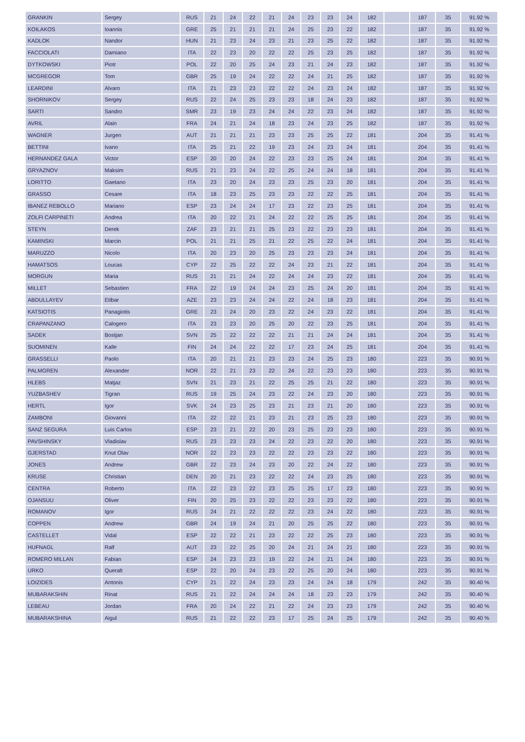| GRANKIN | Sergey | RUS | 21 | 24 | 22 | 21 | 24 | 23 | 23 | 24 | 182 | | 187 | 35 | 91.92 % |
| KOILAKOS | Ioannis | GRE | 25 | 21 | 21 | 21 | 24 | 25 | 23 | 22 | 182 | | 187 | 35 | 91.92 % |
| KADLOK | Nandor | HUN | 21 | 23 | 24 | 23 | 21 | 23 | 25 | 22 | 182 | | 187 | 35 | 91.92 % |
| FACCIOLATI | Damiano | ITA | 22 | 23 | 20 | 22 | 22 | 25 | 23 | 25 | 182 | | 187 | 35 | 91.92 % |
| DYTKOWSKI | Piotr | POL | 22 | 20 | 25 | 24 | 23 | 21 | 24 | 23 | 182 | | 187 | 35 | 91.92 % |
| MCGREGOR | Tom | GBR | 25 | 19 | 24 | 22 | 22 | 24 | 21 | 25 | 182 | | 187 | 35 | 91.92 % |
| LEARDINI | Alvaro | ITA | 21 | 23 | 23 | 22 | 22 | 24 | 23 | 24 | 182 | | 187 | 35 | 91.92 % |
| SHORNIKOV | Sergey | RUS | 22 | 24 | 25 | 23 | 23 | 18 | 24 | 23 | 182 | | 187 | 35 | 91.92 % |
| SARTI | Sandro | SMR | 23 | 19 | 23 | 24 | 24 | 22 | 23 | 24 | 182 | | 187 | 35 | 91.92 % |
| AVRIL | Alain | FRA | 24 | 21 | 24 | 18 | 23 | 24 | 23 | 25 | 182 | | 187 | 35 | 91.92 % |
| WAGNER | Jurgen | AUT | 21 | 21 | 21 | 23 | 23 | 25 | 25 | 22 | 181 | | 204 | 35 | 91.41 % |
| BETTINI | Ivano | ITA | 25 | 21 | 22 | 19 | 23 | 24 | 23 | 24 | 181 | | 204 | 35 | 91.41 % |
| HERNANDEZ GALA | Victor | ESP | 20 | 20 | 24 | 22 | 23 | 23 | 25 | 24 | 181 | | 204 | 35 | 91.41 % |
| GRYAZNOV | Maksim | RUS | 21 | 23 | 24 | 22 | 25 | 24 | 24 | 18 | 181 | | 204 | 35 | 91.41 % |
| LORITTO | Gaetano | ITA | 23 | 20 | 24 | 23 | 23 | 25 | 23 | 20 | 181 | | 204 | 35 | 91.41 % |
| GRASSO | Cesare | ITA | 18 | 23 | 25 | 23 | 23 | 22 | 22 | 25 | 181 | | 204 | 35 | 91.41 % |
| IBANEZ REBOLLO | Mariano | ESP | 23 | 24 | 24 | 17 | 23 | 22 | 23 | 25 | 181 | | 204 | 35 | 91.41 % |
| ZOLFI CARPINETI | Andrea | ITA | 20 | 22 | 21 | 24 | 22 | 22 | 25 | 25 | 181 | | 204 | 35 | 91.41 % |
| STEYN | Derek | ZAF | 23 | 21 | 21 | 25 | 23 | 22 | 23 | 23 | 181 | | 204 | 35 | 91.41 % |
| KAMINSKI | Marcin | POL | 21 | 21 | 25 | 21 | 22 | 25 | 22 | 24 | 181 | | 204 | 35 | 91.41 % |
| MARUZZO | Nicolo | ITA | 20 | 23 | 20 | 25 | 23 | 23 | 23 | 24 | 181 | | 204 | 35 | 91.41 % |
| HAMATSOS | Loucas | CYP | 22 | 25 | 22 | 22 | 24 | 23 | 21 | 22 | 181 | | 204 | 35 | 91.41 % |
| MORGUN | Maria | RUS | 21 | 21 | 24 | 22 | 24 | 24 | 23 | 22 | 181 | | 204 | 35 | 91.41 % |
| MILLET | Sebastien | FRA | 22 | 19 | 24 | 24 | 23 | 25 | 24 | 20 | 181 | | 204 | 35 | 91.41 % |
| ABDULLAYEV | Etibar | AZE | 23 | 23 | 24 | 24 | 22 | 24 | 18 | 23 | 181 | | 204 | 35 | 91.41 % |
| KATSIOTIS | Panagiotis | GRE | 23 | 24 | 20 | 23 | 22 | 24 | 23 | 22 | 181 | | 204 | 35 | 91.41 % |
| CRAPANZANO | Calogero | ITA | 23 | 23 | 20 | 25 | 20 | 22 | 23 | 25 | 181 | | 204 | 35 | 91.41 % |
| SADEK | Bostjan | SVN | 25 | 22 | 22 | 22 | 21 | 21 | 24 | 24 | 181 | | 204 | 35 | 91.41 % |
| SUOMINEN | Kalle | FIN | 24 | 24 | 22 | 22 | 17 | 23 | 24 | 25 | 181 | | 204 | 35 | 91.41 % |
| GRASSELLI | Paolo | ITA | 20 | 21 | 21 | 23 | 23 | 24 | 25 | 23 | 180 | | 223 | 35 | 90.91 % |
| PALMGREN | Alexander | NOR | 22 | 21 | 23 | 22 | 24 | 22 | 23 | 23 | 180 | | 223 | 35 | 90.91 % |
| HLEBS | Matjaz | SVN | 21 | 23 | 21 | 22 | 25 | 25 | 21 | 22 | 180 | | 223 | 35 | 90.91 % |
| YUZBASHEV | Tigran | RUS | 19 | 25 | 24 | 23 | 22 | 24 | 23 | 20 | 180 | | 223 | 35 | 90.91 % |
| HERTL | Igor | SVK | 24 | 23 | 25 | 23 | 21 | 23 | 21 | 20 | 180 | | 223 | 35 | 90.91 % |
| ZAMBONI | Giovanni | ITA | 22 | 22 | 21 | 23 | 21 | 23 | 25 | 23 | 180 | | 223 | 35 | 90.91 % |
| SANZ SEGURA | Luis Carlos | ESP | 23 | 21 | 22 | 20 | 23 | 25 | 23 | 23 | 180 | | 223 | 35 | 90.91 % |
| PAVSHINSKY | Vladislav | RUS | 23 | 23 | 23 | 24 | 22 | 23 | 22 | 20 | 180 | | 223 | 35 | 90.91 % |
| GJERSTAD | Knut Olav | NOR | 22 | 23 | 23 | 22 | 22 | 23 | 23 | 22 | 180 | | 223 | 35 | 90.91 % |
| JONES | Andrew | GBR | 22 | 23 | 24 | 23 | 20 | 22 | 24 | 22 | 180 | | 223 | 35 | 90.91 % |
| KRUSE | Christian | DEN | 20 | 21 | 23 | 22 | 22 | 24 | 23 | 25 | 180 | | 223 | 35 | 90.91 % |
| CENTRA | Roberto | ITA | 22 | 23 | 22 | 23 | 25 | 25 | 17 | 23 | 180 | | 223 | 35 | 90.91 % |
| OJANSUU | Oliver | FIN | 20 | 25 | 23 | 22 | 22 | 23 | 23 | 22 | 180 | | 223 | 35 | 90.91 % |
| ROMANOV | Igor | RUS | 24 | 21 | 22 | 22 | 22 | 23 | 24 | 22 | 180 | | 223 | 35 | 90.91 % |
| COPPEN | Andrew | GBR | 24 | 19 | 24 | 21 | 20 | 25 | 25 | 22 | 180 | | 223 | 35 | 90.91 % |
| CASTELLET | Vidal | ESP | 22 | 22 | 21 | 23 | 22 | 22 | 25 | 23 | 180 | | 223 | 35 | 90.91 % |
| HUFNAGL | Ralf | AUT | 23 | 22 | 25 | 20 | 24 | 21 | 24 | 21 | 180 | | 223 | 35 | 90.91 % |
| ROMERO MILLAN | Fabian | ESP | 24 | 23 | 23 | 19 | 22 | 24 | 21 | 24 | 180 | | 223 | 35 | 90.91 % |
| URKO | Queralt | ESP | 22 | 20 | 24 | 23 | 22 | 25 | 20 | 24 | 180 | | 223 | 35 | 90.91 % |
| LOIZIDES | Antonis | CYP | 21 | 22 | 24 | 23 | 23 | 24 | 24 | 18 | 179 | | 242 | 35 | 90.40 % |
| MUBARAKSHIN | Rinat | RUS | 21 | 22 | 24 | 24 | 24 | 18 | 23 | 23 | 179 | | 242 | 35 | 90.40 % |
| LEBEAU | Jordan | FRA | 20 | 24 | 22 | 21 | 22 | 24 | 23 | 23 | 179 | | 242 | 35 | 90.40 % |
| MUBARAKSHINA | Aigul | RUS | 21 | 22 | 22 | 23 | 17 | 25 | 24 | 25 | 179 | | 242 | 35 | 90.40 % |